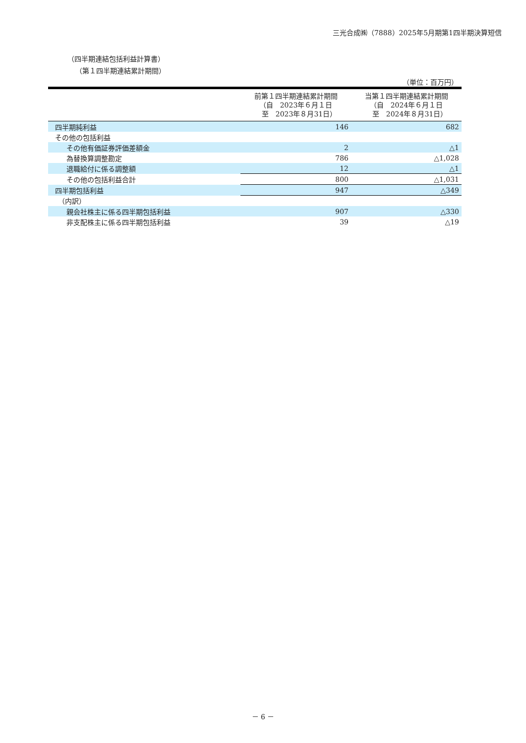三光合成㈱（7888）2025年5月期第1四半期決算短信
（四半期連結包括利益計算書）
（第１四半期連結累計期間）
（単位：百万円）
| | 前第１四半期連結累計期間 （自 2023年６月１日 至 2023年８月31日） | 当第１四半期連結累計期間 （自 2024年６月１日 至 2024年８月31日） |
| --- | --- | --- |
| 四半期純利益 | 146 | 682 |
| その他の包括利益 | | |
| その他有価証券評価差額金 | 2 | △1 |
| 為替換算調整勘定 | 786 | △1,028 |
| 退職給付に係る調整額 | 12 | △1 |
| その他の包括利益合計 | 800 | △1,031 |
| 四半期包括利益 | 947 | △349 |
| （内訳） | | |
| 親会社株主に係る四半期包括利益 | 907 | △330 |
| 非支配株主に係る四半期包括利益 | 39 | △19 |
－ 6 －